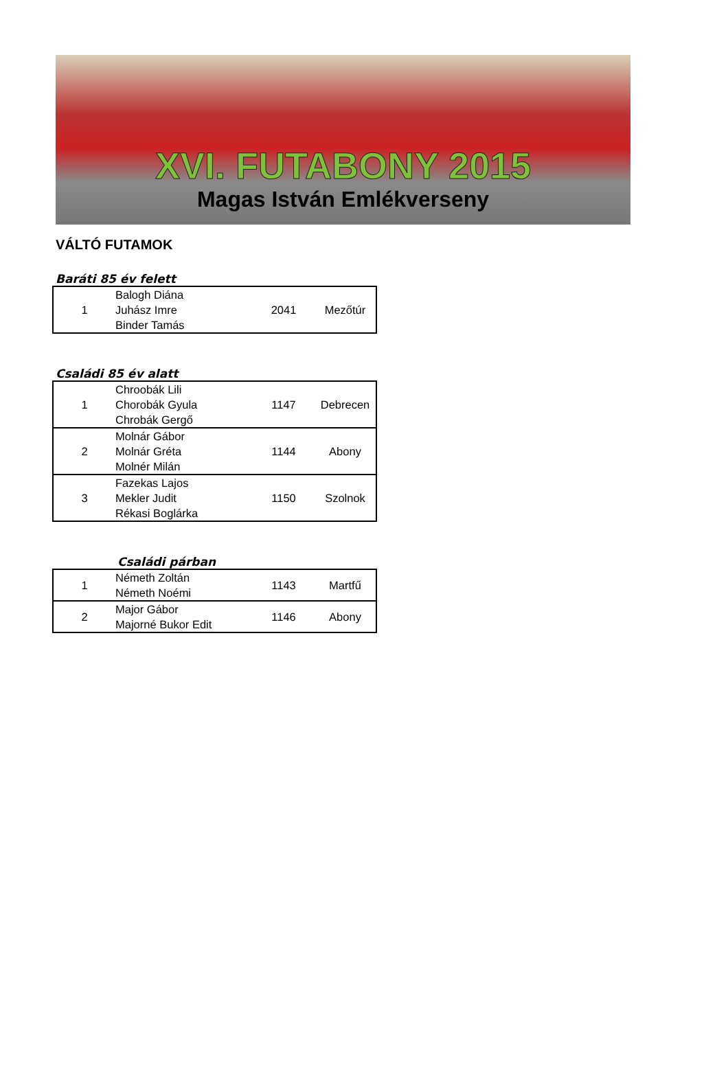XVI. FUTABONY 2015
Magas István Emlékverseny
VÁLTÓ FUTAMOK
Baráti 85 év felett
| 1 | Balogh Diána Juhász Imre Binder Tamás | 2041 | Mezőtúr |
Családi 85 év alatt
| 1 | Chroobák Lili Chorobák Gyula Chrobák Gergő | 1147 | Debrecen |
| 2 | Molnár Gábor Molnár Gréta Molnér Milán | 1144 | Abony |
| 3 | Fazekas Lajos Mekler Judit Rékasi Boglárka | 1150 | Szolnok |
Családi párban
| 1 | Németh Zoltán Németh Noémi | 1143 | Martfű |
| 2 | Major Gábor Majorné Bukor Edit | 1146 | Abony |